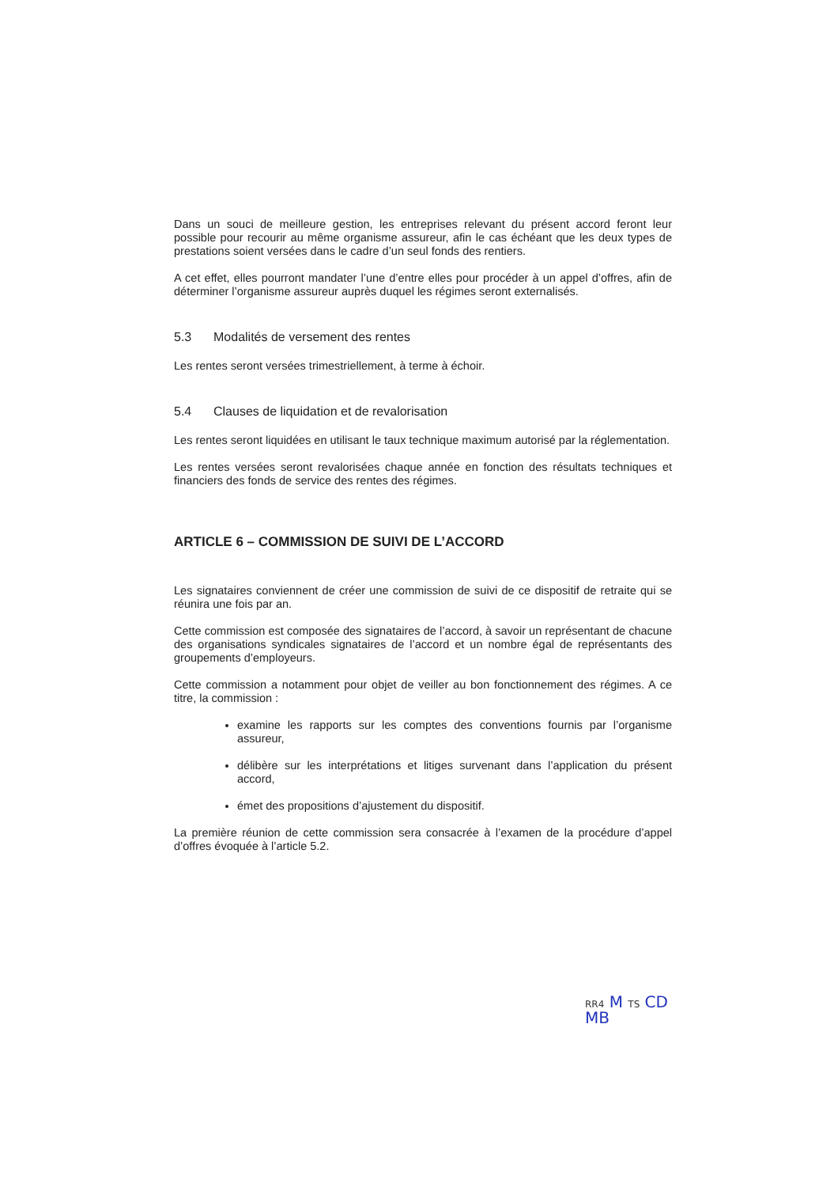Dans un souci de meilleure gestion, les entreprises relevant du présent accord feront leur possible pour recourir au même organisme assureur, afin le cas échéant que les deux types de prestations soient versées dans le cadre d’un seul fonds des rentiers.
A cet effet, elles pourront mandater l’une d’entre elles pour procéder à un appel d’offres, afin de déterminer l’organisme assureur auprès duquel les régimes seront externalisés.
5.3 Modalités de versement des rentes
Les rentes seront versées trimestriellement, à terme à échoir.
5.4 Clauses de liquidation et de revalorisation
Les rentes seront liquidées en utilisant le taux technique maximum autorisé par la réglementation.
Les rentes versées seront revalorisées chaque année en fonction des résultats techniques et financiers des fonds de service des rentes des régimes.
ARTICLE 6 – COMMISSION DE SUIVI DE L’ACCORD
Les signataires conviennent de créer une commission de suivi de ce dispositif de retraite qui se réunira une fois par an.
Cette commission est composée des signataires de l’accord, à savoir un représentant de chacune des organisations syndicales signataires de l’accord et un nombre égal de représentants des groupements d’employeurs.
Cette commission a notamment pour objet de veiller au bon fonctionnement des régimes. A ce titre, la commission :
examine les rapports sur les comptes des conventions fournis par l’organisme assureur,
délibère sur les interprétations et litiges survenant dans l’application du présent accord,
émet des propositions d’ajustement du dispositif.
La première réunion de cette commission sera consacrée à l’examen de la procédure d’appel d’offres évoquée à l’article 5.2.
RR4 M TS CD MB